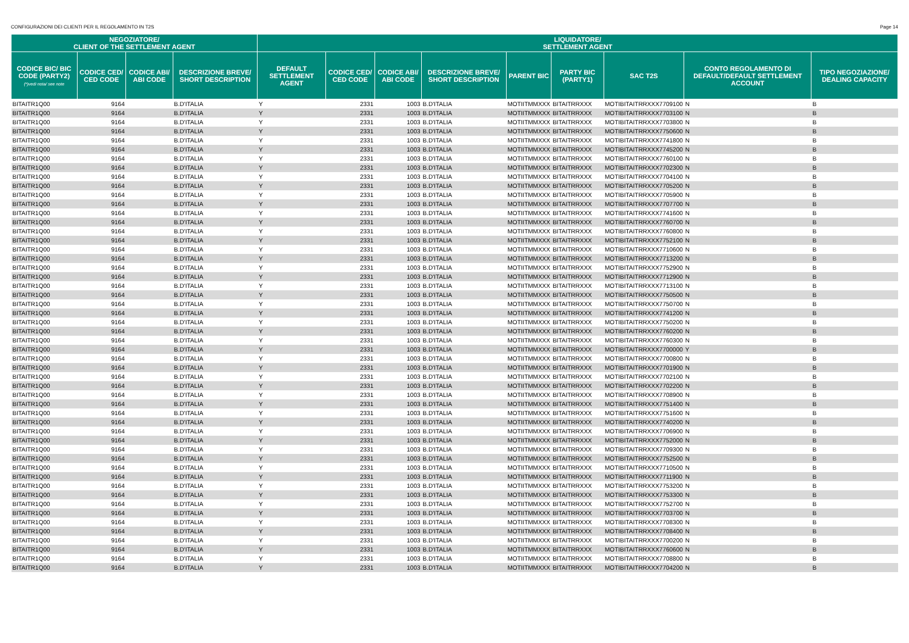CONFIGURAZIONI DEI CLIENTI PER IL REGOLAMENTO IN T2S Page 14
| NEGOZIATORE/ CLIENT OF THE SETTLEMENT AGENT | | | | LIQUIDATORE/ SETTLEMENT AGENT | | | | | | | | |
| --- | --- | --- | --- | --- | --- | --- | --- | --- | --- | --- | --- | --- |
| CODICE BIC/ BIC CODE (PARTY2) (*)vedi nota/ see note | CODICE CED/ CED CODE | CODICE ABI/ ABI CODE | DESCRIZIONE BREVE/ SHORT DESCRIPTION | DEFAULT SETTLEMENT AGENT | CODICE CED/ CED CODE | CODICE ABI/ ABI CODE | DESCRIZIONE BREVE/ SHORT DESCRIPTION | PARENT BIC | PARTY BIC (PARTY1) | SAC T2S | CONTO REGOLAMENTO DI DEFAULT/DEFAULT SETTLEMENT ACCOUNT | TIPO NEGOZIAZIONE/ DEALING CAPACITY |
| BITAITR1Q00 | 9164 | | B.D'ITALIA | Y | 2331 | 1003 | B.D'ITALIA | MOTIITMMXXX | BITAITRRXXX | MOTIBITAITRRXXX7709100 | N | B |
| BITAITR1Q00 | 9164 | | B.D'ITALIA | Y | 2331 | 1003 | B.D'ITALIA | MOTIITMMXXX | BITAITRRXXX | MOTIBITAITRRXXX7703100 | N | B |
| BITAITR1Q00 | 9164 | | B.D'ITALIA | Y | 2331 | 1003 | B.D'ITALIA | MOTIITMMXXX | BITAITRRXXX | MOTIBITAITRRXXX7703800 | N | B |
| BITAITR1Q00 | 9164 | | B.D'ITALIA | Y | 2331 | 1003 | B.D'ITALIA | MOTIITMMXXX | BITAITRRXXX | MOTIBITAITRRXXX7750600 | N | B |
| BITAITR1Q00 | 9164 | | B.D'ITALIA | Y | 2331 | 1003 | B.D'ITALIA | MOTIITMMXXX | BITAITRRXXX | MOTIBITAITRRXXX7741800 | N | B |
| BITAITR1Q00 | 9164 | | B.D'ITALIA | Y | 2331 | 1003 | B.D'ITALIA | MOTIITMMXXX | BITAITRRXXX | MOTIBITAITRRXXX7745200 | N | B |
| BITAITR1Q00 | 9164 | | B.D'ITALIA | Y | 2331 | 1003 | B.D'ITALIA | MOTIITMMXXX | BITAITRRXXX | MOTIBITAITRRXXX7760100 | N | B |
| BITAITR1Q00 | 9164 | | B.D'ITALIA | Y | 2331 | 1003 | B.D'ITALIA | MOTIITMMXXX | BITAITRRXXX | MOTIBITAITRRXXX7702300 | N | B |
| BITAITR1Q00 | 9164 | | B.D'ITALIA | Y | 2331 | 1003 | B.D'ITALIA | MOTIITMMXXX | BITAITRRXXX | MOTIBITAITRRXXX7704100 | N | B |
| BITAITR1Q00 | 9164 | | B.D'ITALIA | Y | 2331 | 1003 | B.D'ITALIA | MOTIITMMXXX | BITAITRRXXX | MOTIBITAITRRXXX7705200 | N | B |
| BITAITR1Q00 | 9164 | | B.D'ITALIA | Y | 2331 | 1003 | B.D'ITALIA | MOTIITMMXXX | BITAITRRXXX | MOTIBITAITRRXXX7705900 | N | B |
| BITAITR1Q00 | 9164 | | B.D'ITALIA | Y | 2331 | 1003 | B.D'ITALIA | MOTIITMMXXX | BITAITRRXXX | MOTIBITAITRRXXX7707700 | N | B |
| BITAITR1Q00 | 9164 | | B.D'ITALIA | Y | 2331 | 1003 | B.D'ITALIA | MOTIITMMXXX | BITAITRRXXX | MOTIBITAITRRXXX7741600 | N | B |
| BITAITR1Q00 | 9164 | | B.D'ITALIA | Y | 2331 | 1003 | B.D'ITALIA | MOTIITMMXXX | BITAITRRXXX | MOTIBITAITRRXXX7760700 | N | B |
| BITAITR1Q00 | 9164 | | B.D'ITALIA | Y | 2331 | 1003 | B.D'ITALIA | MOTIITMMXXX | BITAITRRXXX | MOTIBITAITRRXXX7760800 | N | B |
| BITAITR1Q00 | 9164 | | B.D'ITALIA | Y | 2331 | 1003 | B.D'ITALIA | MOTIITMMXXX | BITAITRRXXX | MOTIBITAITRRXXX7752100 | N | B |
| BITAITR1Q00 | 9164 | | B.D'ITALIA | Y | 2331 | 1003 | B.D'ITALIA | MOTIITMMXXX | BITAITRRXXX | MOTIBITAITRRXXX7710600 | N | B |
| BITAITR1Q00 | 9164 | | B.D'ITALIA | Y | 2331 | 1003 | B.D'ITALIA | MOTIITMMXXX | BITAITRRXXX | MOTIBITAITRRXXX7713200 | N | B |
| BITAITR1Q00 | 9164 | | B.D'ITALIA | Y | 2331 | 1003 | B.D'ITALIA | MOTIITMMXXX | BITAITRRXXX | MOTIBITAITRRXXX7752900 | N | B |
| BITAITR1Q00 | 9164 | | B.D'ITALIA | Y | 2331 | 1003 | B.D'ITALIA | MOTIITMMXXX | BITAITRRXXX | MOTIBITAITRRXXX7712900 | N | B |
| BITAITR1Q00 | 9164 | | B.D'ITALIA | Y | 2331 | 1003 | B.D'ITALIA | MOTIITMMXXX | BITAITRRXXX | MOTIBITAITRRXXX7713100 | N | B |
| BITAITR1Q00 | 9164 | | B.D'ITALIA | Y | 2331 | 1003 | B.D'ITALIA | MOTIITMMXXX | BITAITRRXXX | MOTIBITAITRRXXX7750500 | N | B |
| BITAITR1Q00 | 9164 | | B.D'ITALIA | Y | 2331 | 1003 | B.D'ITALIA | MOTIITMMXXX | BITAITRRXXX | MOTIBITAITRRXXX7750700 | N | B |
| BITAITR1Q00 | 9164 | | B.D'ITALIA | Y | 2331 | 1003 | B.D'ITALIA | MOTIITMMXXX | BITAITRRXXX | MOTIBITAITRRXXX7741200 | N | B |
| BITAITR1Q00 | 9164 | | B.D'ITALIA | Y | 2331 | 1003 | B.D'ITALIA | MOTIITMMXXX | BITAITRRXXX | MOTIBITAITRRXXX7750200 | N | B |
| BITAITR1Q00 | 9164 | | B.D'ITALIA | Y | 2331 | 1003 | B.D'ITALIA | MOTIITMMXXX | BITAITRRXXX | MOTIBITAITRRXXX7760200 | N | B |
| BITAITR1Q00 | 9164 | | B.D'ITALIA | Y | 2331 | 1003 | B.D'ITALIA | MOTIITMMXXX | BITAITRRXXX | MOTIBITAITRRXXX7760300 | N | B |
| BITAITR1Q00 | 9164 | | B.D'ITALIA | Y | 2331 | 1003 | B.D'ITALIA | MOTIITMMXXX | BITAITRRXXX | MOTIBITAITRRXXX7700000 | Y | B |
| BITAITR1Q00 | 9164 | | B.D'ITALIA | Y | 2331 | 1003 | B.D'ITALIA | MOTIITMMXXX | BITAITRRXXX | MOTIBITAITRRXXX7700800 | N | B |
| BITAITR1Q00 | 9164 | | B.D'ITALIA | Y | 2331 | 1003 | B.D'ITALIA | MOTIITMMXXX | BITAITRRXXX | MOTIBITAITRRXXX7701900 | N | B |
| BITAITR1Q00 | 9164 | | B.D'ITALIA | Y | 2331 | 1003 | B.D'ITALIA | MOTIITMMXXX | BITAITRRXXX | MOTIBITAITRRXXX7702100 | N | B |
| BITAITR1Q00 | 9164 | | B.D'ITALIA | Y | 2331 | 1003 | B.D'ITALIA | MOTIITMMXXX | BITAITRRXXX | MOTIBITAITRRXXX7702200 | N | B |
| BITAITR1Q00 | 9164 | | B.D'ITALIA | Y | 2331 | 1003 | B.D'ITALIA | MOTIITMMXXX | BITAITRRXXX | MOTIBITAITRRXXX7708900 | N | B |
| BITAITR1Q00 | 9164 | | B.D'ITALIA | Y | 2331 | 1003 | B.D'ITALIA | MOTIITMMXXX | BITAITRRXXX | MOTIBITAITRRXXX7751400 | N | B |
| BITAITR1Q00 | 9164 | | B.D'ITALIA | Y | 2331 | 1003 | B.D'ITALIA | MOTIITMMXXX | BITAITRRXXX | MOTIBITAITRRXXX7751600 | N | B |
| BITAITR1Q00 | 9164 | | B.D'ITALIA | Y | 2331 | 1003 | B.D'ITALIA | MOTIITMMXXX | BITAITRRXXX | MOTIBITAITRRXXX7740200 | N | B |
| BITAITR1Q00 | 9164 | | B.D'ITALIA | Y | 2331 | 1003 | B.D'ITALIA | MOTIITMMXXX | BITAITRRXXX | MOTIBITAITRRXXX7706900 | N | B |
| BITAITR1Q00 | 9164 | | B.D'ITALIA | Y | 2331 | 1003 | B.D'ITALIA | MOTIITMMXXX | BITAITRRXXX | MOTIBITAITRRXXX7752000 | N | B |
| BITAITR1Q00 | 9164 | | B.D'ITALIA | Y | 2331 | 1003 | B.D'ITALIA | MOTIITMMXXX | BITAITRRXXX | MOTIBITAITRRXXX7709300 | N | B |
| BITAITR1Q00 | 9164 | | B.D'ITALIA | Y | 2331 | 1003 | B.D'ITALIA | MOTIITMMXXX | BITAITRRXXX | MOTIBITAITRRXXX7752500 | N | B |
| BITAITR1Q00 | 9164 | | B.D'ITALIA | Y | 2331 | 1003 | B.D'ITALIA | MOTIITMMXXX | BITAITRRXXX | MOTIBITAITRRXXX7710500 | N | B |
| BITAITR1Q00 | 9164 | | B.D'ITALIA | Y | 2331 | 1003 | B.D'ITALIA | MOTIITMMXXX | BITAITRRXXX | MOTIBITAITRRXXX7711900 | N | B |
| BITAITR1Q00 | 9164 | | B.D'ITALIA | Y | 2331 | 1003 | B.D'ITALIA | MOTIITMMXXX | BITAITRRXXX | MOTIBITAITRRXXX7753200 | N | B |
| BITAITR1Q00 | 9164 | | B.D'ITALIA | Y | 2331 | 1003 | B.D'ITALIA | MOTIITMMXXX | BITAITRRXXX | MOTIBITAITRRXXX7753300 | N | B |
| BITAITR1Q00 | 9164 | | B.D'ITALIA | Y | 2331 | 1003 | B.D'ITALIA | MOTIITMMXXX | BITAITRRXXX | MOTIBITAITRRXXX7752700 | N | B |
| BITAITR1Q00 | 9164 | | B.D'ITALIA | Y | 2331 | 1003 | B.D'ITALIA | MOTIITMMXXX | BITAITRRXXX | MOTIBITAITRRXXX7703700 | N | B |
| BITAITR1Q00 | 9164 | | B.D'ITALIA | Y | 2331 | 1003 | B.D'ITALIA | MOTIITMMXXX | BITAITRRXXX | MOTIBITAITRRXXX7708300 | N | B |
| BITAITR1Q00 | 9164 | | B.D'ITALIA | Y | 2331 | 1003 | B.D'ITALIA | MOTIITMMXXX | BITAITRRXXX | MOTIBITAITRRXXX7708400 | N | B |
| BITAITR1Q00 | 9164 | | B.D'ITALIA | Y | 2331 | 1003 | B.D'ITALIA | MOTIITMMXXX | BITAITRRXXX | MOTIBITAITRRXXX7700200 | N | B |
| BITAITR1Q00 | 9164 | | B.D'ITALIA | Y | 2331 | 1003 | B.D'ITALIA | MOTIITMMXXX | BITAITRRXXX | MOTIBITAITRRXXX7760600 | N | B |
| BITAITR1Q00 | 9164 | | B.D'ITALIA | Y | 2331 | 1003 | B.D'ITALIA | MOTIITMMXXX | BITAITRRXXX | MOTIBITAITRRXXX7708800 | N | B |
| BITAITR1Q00 | 9164 | | B.D'ITALIA | Y | 2331 | 1003 | B.D'ITALIA | MOTIITMMXXX | BITAITRRXXX | MOTIBITAITRRXXX7704200 | N | B |